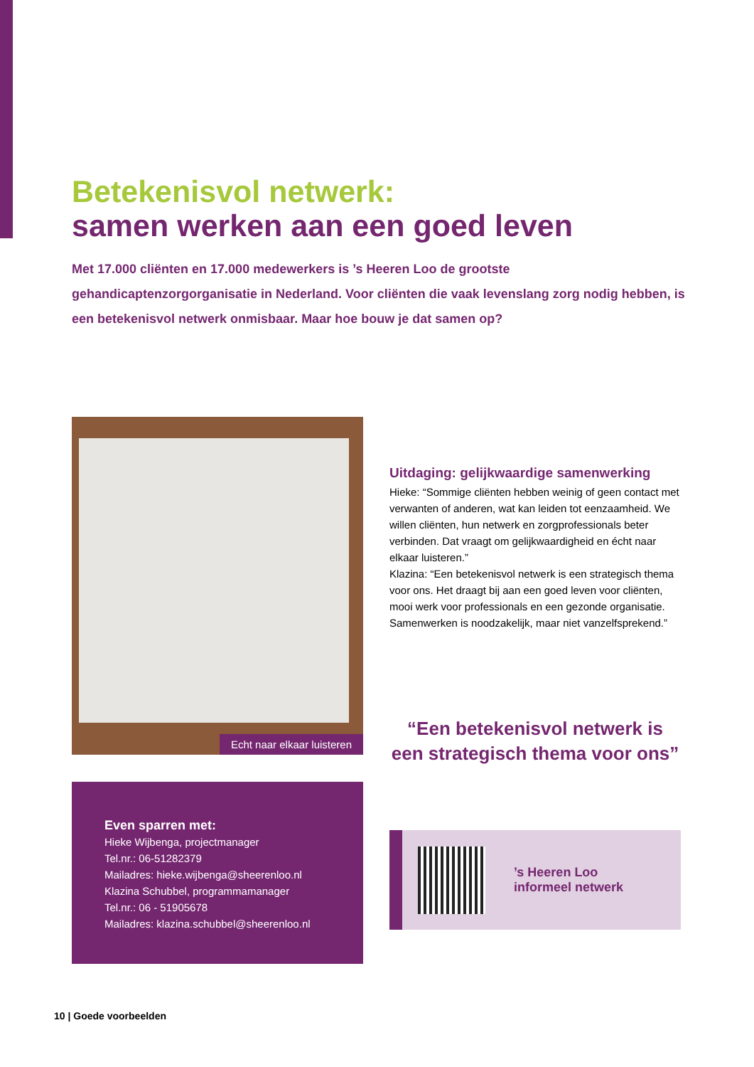Betekenisvol netwerk:
samen werken aan een goed leven
Met 17.000 cliënten en 17.000 medewerkers is ’s Heeren Loo de grootste gehandicaptenzorgorganisatie in Nederland. Voor cliënten die vaak levenslang zorg nodig hebben, is een betekenisvol netwerk onmisbaar. Maar hoe bouw je dat samen op?
Echt naar elkaar luisteren
Even sparren met:
Hieke Wijbenga, projectmanager
Tel.nr.: 06-51282379
Mailadres: hieke.wijbenga@sheerenloo.nl
Klazina Schubbel, programmamanager
Tel.nr.: 06 - 51905678
Mailadres: klazina.schubbel@sheerenloo.nl
Uitdaging: gelijkwaardige samenwerking
Hieke: “Sommige cliënten hebben weinig of geen contact met verwanten of anderen, wat kan leiden tot eenzaamheid. We willen cliënten, hun netwerk en zorgprofessionals beter verbinden. Dat vraagt om gelijkwaardigheid en écht naar elkaar luisteren.”
Klazina: “Een betekenisvol netwerk is een strategisch thema voor ons. Het draagt bij aan een goed leven voor cliënten, mooi werk voor professionals en een gezonde organisatie. Samenwerken is noodzakelijk, maar niet vanzelfsprekend.”
“Een betekenisvol netwerk is een strategisch thema voor ons”
’s Heeren Loo
informeel netwerk
10 | Goede voorbeelden